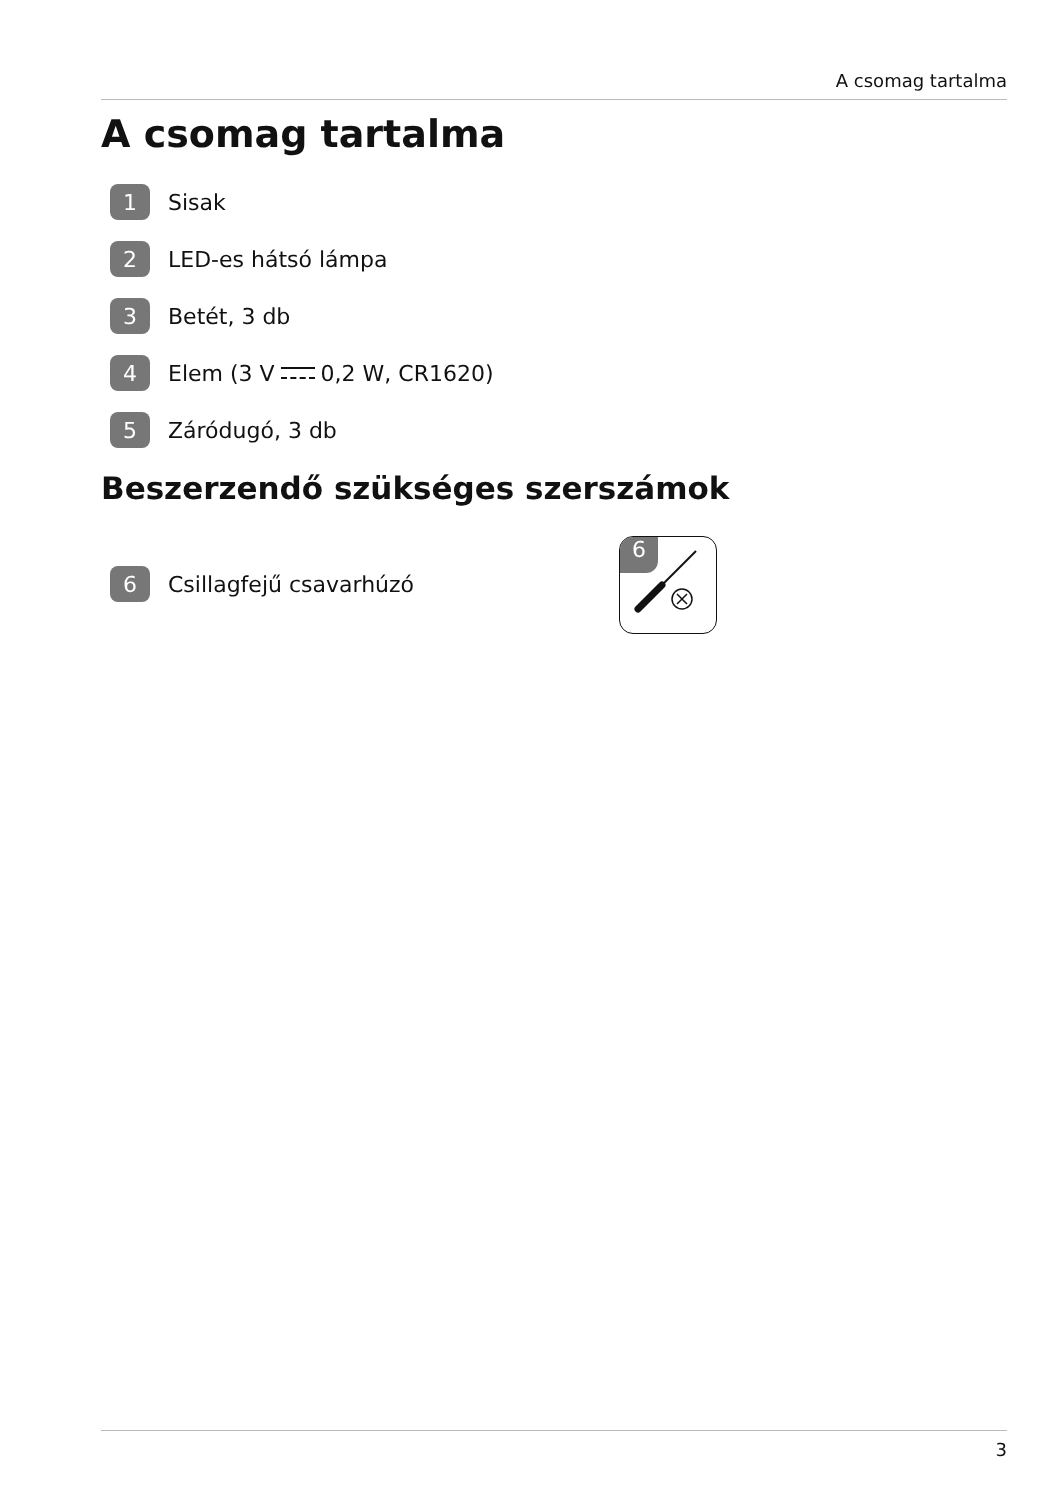A csomag tartalma
A csomag tartalma
1 Sisak
2 LED-es hátsó lámpa
3 Betét, 3 db
4 Elem (3 V 0,2 W, CR1620)
5 Záródugó, 3 db
Beszerzendő szükséges szerszámok
6 Csillagfejű csavarhúzó
6
3